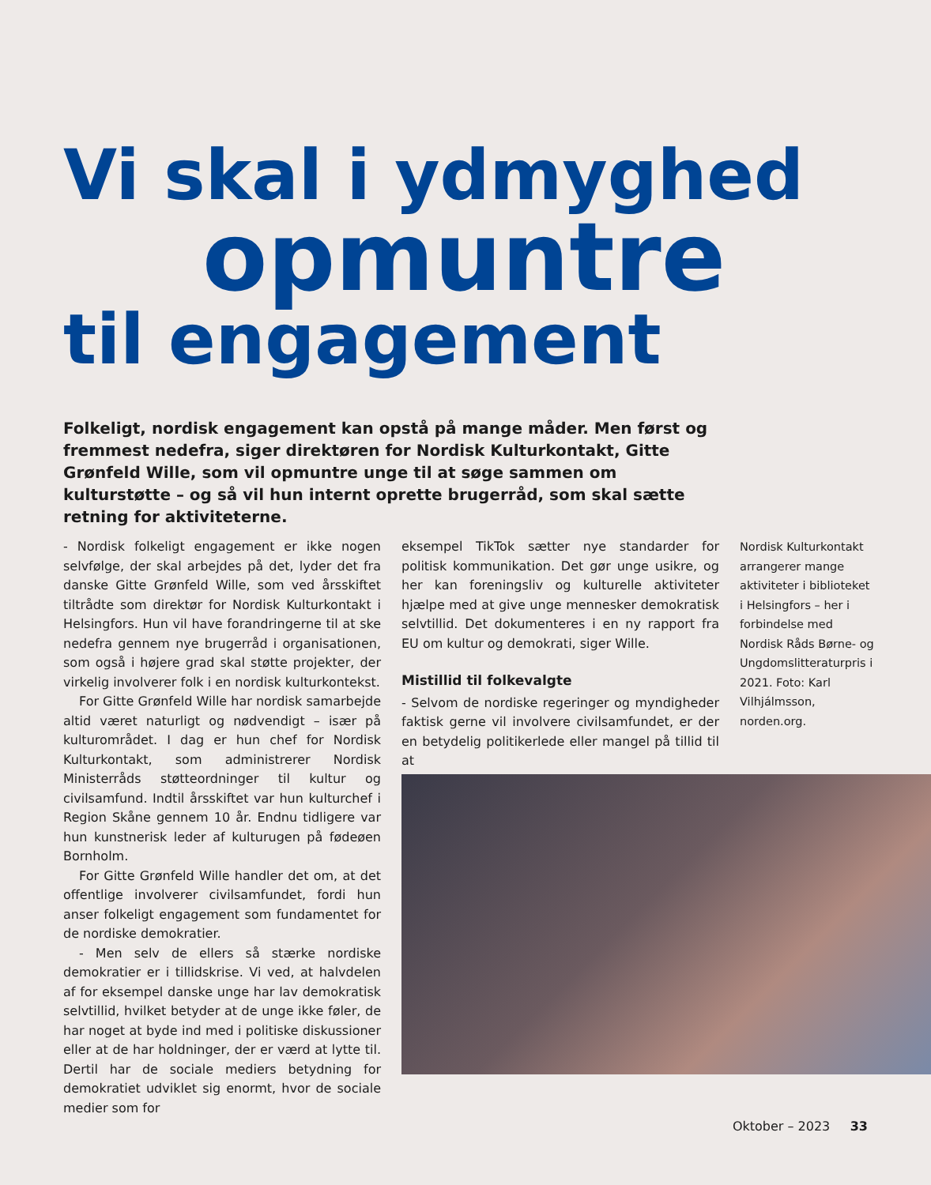Vi skal i ydmyghed
opmuntre
til engagement
Folkeligt, nordisk engagement kan opstå på mange måder. Men først og fremmest nedefra, siger direktøren for Nordisk Kulturkontakt, Gitte Grønfeld Wille, som vil opmuntre unge til at søge sammen om kulturstøtte – og så vil hun internt oprette brugerråd, som skal sætte retning for aktiviteterne.
- Nordisk folkeligt engagement er ikke nogen selvfølge, der skal arbejdes på det, lyder det fra danske Gitte Grønfeld Wille, som ved årsskiftet tiltrådte som direktør for Nordisk Kulturkontakt i Helsingfors. Hun vil have forandringerne til at ske nedefra gennem nye brugerråd i organisationen, som også i højere grad skal støtte projekter, der virkelig involverer folk i en nordisk kulturkontekst.
For Gitte Grønfeld Wille har nordisk samarbejde altid været naturligt og nødvendigt – især på kulturområdet. I dag er hun chef for Nordisk Kulturkontakt, som administrerer Nordisk Ministerråds støtteordninger til kultur og civilsamfund. Indtil årsskiftet var hun kulturchef i Region Skåne gennem 10 år. Endnu tidligere var hun kunstnerisk leder af kulturugen på fødeøen Bornholm.
For Gitte Grønfeld Wille handler det om, at det offentlige involverer civilsamfundet, fordi hun anser folkeligt engagement som fundamentet for de nordiske demokratier.
- Men selv de ellers så stærke nordiske demokratier er i tillidskrise. Vi ved, at halvdelen af for eksempel danske unge har lav demokratisk selvtillid, hvilket betyder at de unge ikke føler, de har noget at byde ind med i politiske diskussioner eller at de har holdninger, der er værd at lytte til. Dertil har de sociale mediers betydning for demokratiet udviklet sig enormt, hvor de sociale medier som for
eksempel TikTok sætter nye standarder for politisk kommunikation. Det gør unge usikre, og her kan foreningsliv og kulturelle aktiviteter hjælpe med at give unge mennesker demokratisk selvtillid. Det dokumenteres i en ny rapport fra EU om kultur og demokrati, siger Wille.
Mistillid til folkevalgte
- Selvom de nordiske regeringer og myndigheder faktisk gerne vil involvere civilsamfundet, er der en betydelig politikerlede eller mangel på tillid til at
Nordisk Kulturkontakt arrangerer mange aktiviteter i biblioteket i Helsingfors – her i forbindelse med Nordisk Råds Børne- og Ungdomslitteraturpris i 2021. Foto: Karl Vilhjálmsson, norden.org.
Oktober – 2023 33